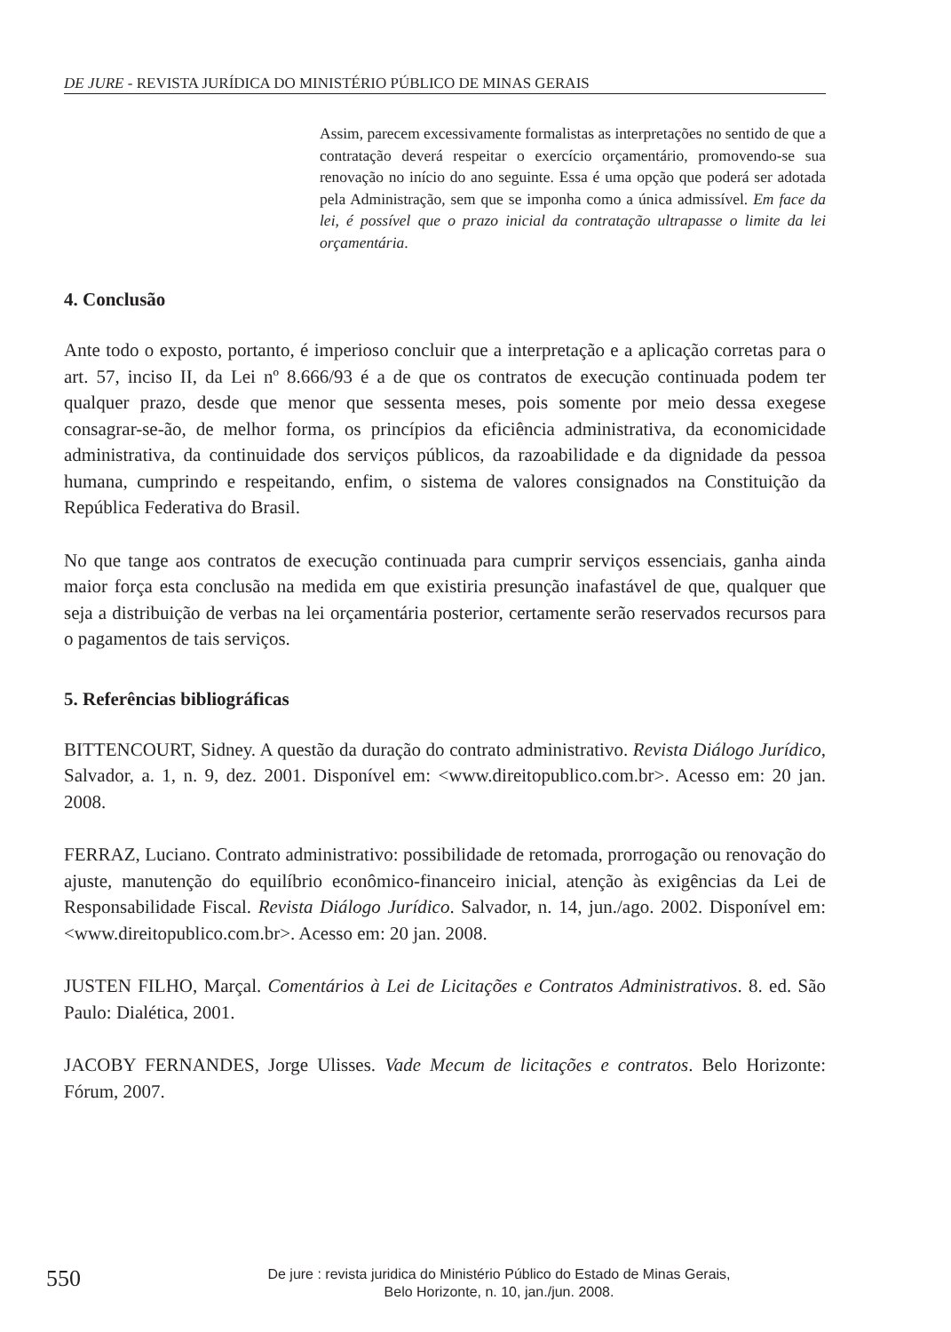DE JURE - REVISTA JURÍDICA DO MINISTÉRIO PÚBLICO DE MINAS GERAIS
Assim, parecem excessivamente formalistas as interpretações no sentido de que a contratação deverá respeitar o exercício orçamentário, promovendo-se sua renovação no início do ano seguinte. Essa é uma opção que poderá ser adotada pela Administração, sem que se imponha como a única admissível. Em face da lei, é possível que o prazo inicial da contratação ultrapasse o limite da lei orçamentária.
4. Conclusão
Ante todo o exposto, portanto, é imperioso concluir que a interpretação e a aplicação corretas para o art. 57, inciso II, da Lei nº 8.666/93 é a de que os contratos de execução continuada podem ter qualquer prazo, desde que menor que sessenta meses, pois somente por meio dessa exegese consagrar-se-ão, de melhor forma, os princípios da eficiência administrativa, da economicidade administrativa, da continuidade dos serviços públicos, da razoabilidade e da dignidade da pessoa humana, cumprindo e respeitando, enfim, o sistema de valores consignados na Constituição da República Federativa do Brasil.
No que tange aos contratos de execução continuada para cumprir serviços essenciais, ganha ainda maior força esta conclusão na medida em que existiria presunção inafastável de que, qualquer que seja a distribuição de verbas na lei orçamentária posterior, certamente serão reservados recursos para o pagamentos de tais serviços.
5. Referências bibliográficas
BITTENCOURT, Sidney. A questão da duração do contrato administrativo. Revista Diálogo Jurídico, Salvador, a. 1, n. 9, dez. 2001. Disponível em: <www.direitopublico.com.br>. Acesso em: 20 jan. 2008.
FERRAZ, Luciano. Contrato administrativo: possibilidade de retomada, prorrogação ou renovação do ajuste, manutenção do equilíbrio econômico-financeiro inicial, atenção às exigências da Lei de Responsabilidade Fiscal. Revista Diálogo Jurídico. Salvador, n. 14, jun./ago. 2002. Disponível em: <www.direitopublico.com.br>. Acesso em: 20 jan. 2008.
JUSTEN FILHO, Marçal. Comentários à Lei de Licitações e Contratos Administrativos. 8. ed. São Paulo: Dialética, 2001.
JACOBY FERNANDES, Jorge Ulisses. Vade Mecum de licitações e contratos. Belo Horizonte: Fórum, 2007.
550
De jure : revista juridica do Ministério Público do Estado de Minas Gerais,
Belo Horizonte, n. 10, jan./jun. 2008.